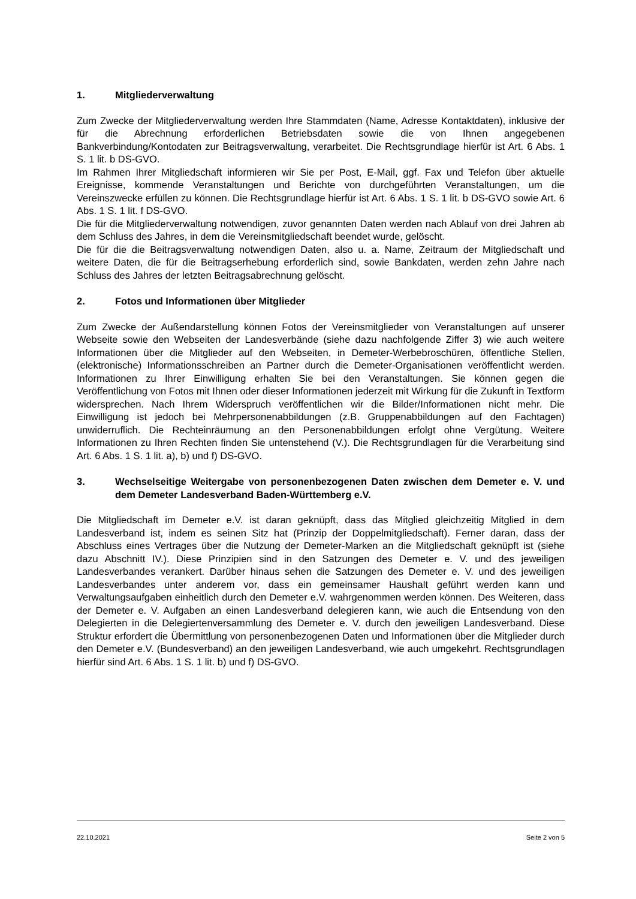1. Mitgliederverwaltung
Zum Zwecke der Mitgliederverwaltung werden Ihre Stammdaten (Name, Adresse Kontaktdaten), inklusive der für die Abrechnung erforderlichen Betriebsdaten sowie die von Ihnen angegebenen Bankverbindung/Kontodaten zur Beitragsverwaltung, verarbeitet. Die Rechtsgrundlage hierfür ist Art. 6 Abs. 1 S. 1 lit. b DS-GVO.
Im Rahmen Ihrer Mitgliedschaft informieren wir Sie per Post, E-Mail, ggf. Fax und Telefon über aktuelle Ereignisse, kommende Veranstaltungen und Berichte von durchgeführten Veranstaltungen, um die Vereinszwecke erfüllen zu können. Die Rechtsgrundlage hierfür ist Art. 6 Abs. 1 S. 1 lit. b DS-GVO sowie Art. 6 Abs. 1 S. 1 lit. f DS-GVO.
Die für die Mitgliederverwaltung notwendigen, zuvor genannten Daten werden nach Ablauf von drei Jahren ab dem Schluss des Jahres, in dem die Vereinsmitgliedschaft beendet wurde, gelöscht.
Die für die die Beitragsverwaltung notwendigen Daten, also u. a. Name, Zeitraum der Mitgliedschaft und weitere Daten, die für die Beitragserhebung erforderlich sind, sowie Bankdaten, werden zehn Jahre nach Schluss des Jahres der letzten Beitragsabrechnung gelöscht.
2. Fotos und Informationen über Mitglieder
Zum Zwecke der Außendarstellung können Fotos der Vereinsmitglieder von Veranstaltungen auf unserer Webseite sowie den Webseiten der Landesverbände (siehe dazu nachfolgende Ziffer 3) wie auch weitere Informationen über die Mitglieder auf den Webseiten, in Demeter-Werbebroschüren, öffentliche Stellen, (elektronische) Informationsschreiben an Partner durch die Demeter-Organisationen veröffentlicht werden. Informationen zu Ihrer Einwilligung erhalten Sie bei den Veranstaltungen. Sie können gegen die Veröffentlichung von Fotos mit Ihnen oder dieser Informationen jederzeit mit Wirkung für die Zukunft in Textform widersprechen. Nach Ihrem Widerspruch veröffentlichen wir die Bilder/Informationen nicht mehr. Die Einwilligung ist jedoch bei Mehrpersonenabbildungen (z.B. Gruppenabbildungen auf den Fachtagen) unwiderruflich. Die Rechteinräumung an den Personenabbildungen erfolgt ohne Vergütung. Weitere Informationen zu Ihren Rechten finden Sie untenstehend (V.). Die Rechtsgrundlagen für die Verarbeitung sind Art. 6 Abs. 1 S. 1 lit. a), b) und f) DS-GVO.
3. Wechselseitige Weitergabe von personenbezogenen Daten zwischen dem Demeter e. V. und dem Demeter Landesverband Baden-Württemberg e.V.
Die Mitgliedschaft im Demeter e.V. ist daran geknüpft, dass das Mitglied gleichzeitig Mitglied in dem Landesverband ist, indem es seinen Sitz hat (Prinzip der Doppelmitgliedschaft). Ferner daran, dass der Abschluss eines Vertrages über die Nutzung der Demeter-Marken an die Mitgliedschaft geknüpft ist (siehe dazu Abschnitt IV.). Diese Prinzipien sind in den Satzungen des Demeter e. V. und des jeweiligen Landesverbandes verankert. Darüber hinaus sehen die Satzungen des Demeter e. V. und des jeweiligen Landesverbandes unter anderem vor, dass ein gemeinsamer Haushalt geführt werden kann und Verwaltungsaufgaben einheitlich durch den Demeter e.V. wahrgenommen werden können. Des Weiteren, dass der Demeter e. V. Aufgaben an einen Landesverband delegieren kann, wie auch die Entsendung von den Delegierten in die Delegiertenversammlung des Demeter e. V. durch den jeweiligen Landesverband. Diese Struktur erfordert die Übermittlung von personenbezogenen Daten und Informationen über die Mitglieder durch den Demeter e.V. (Bundesverband) an den jeweiligen Landesverband, wie auch umgekehrt. Rechtsgrundlagen hierfür sind Art. 6 Abs. 1 S. 1 lit. b) und f) DS-GVO.
22.10.2021 Seite 2 von 5